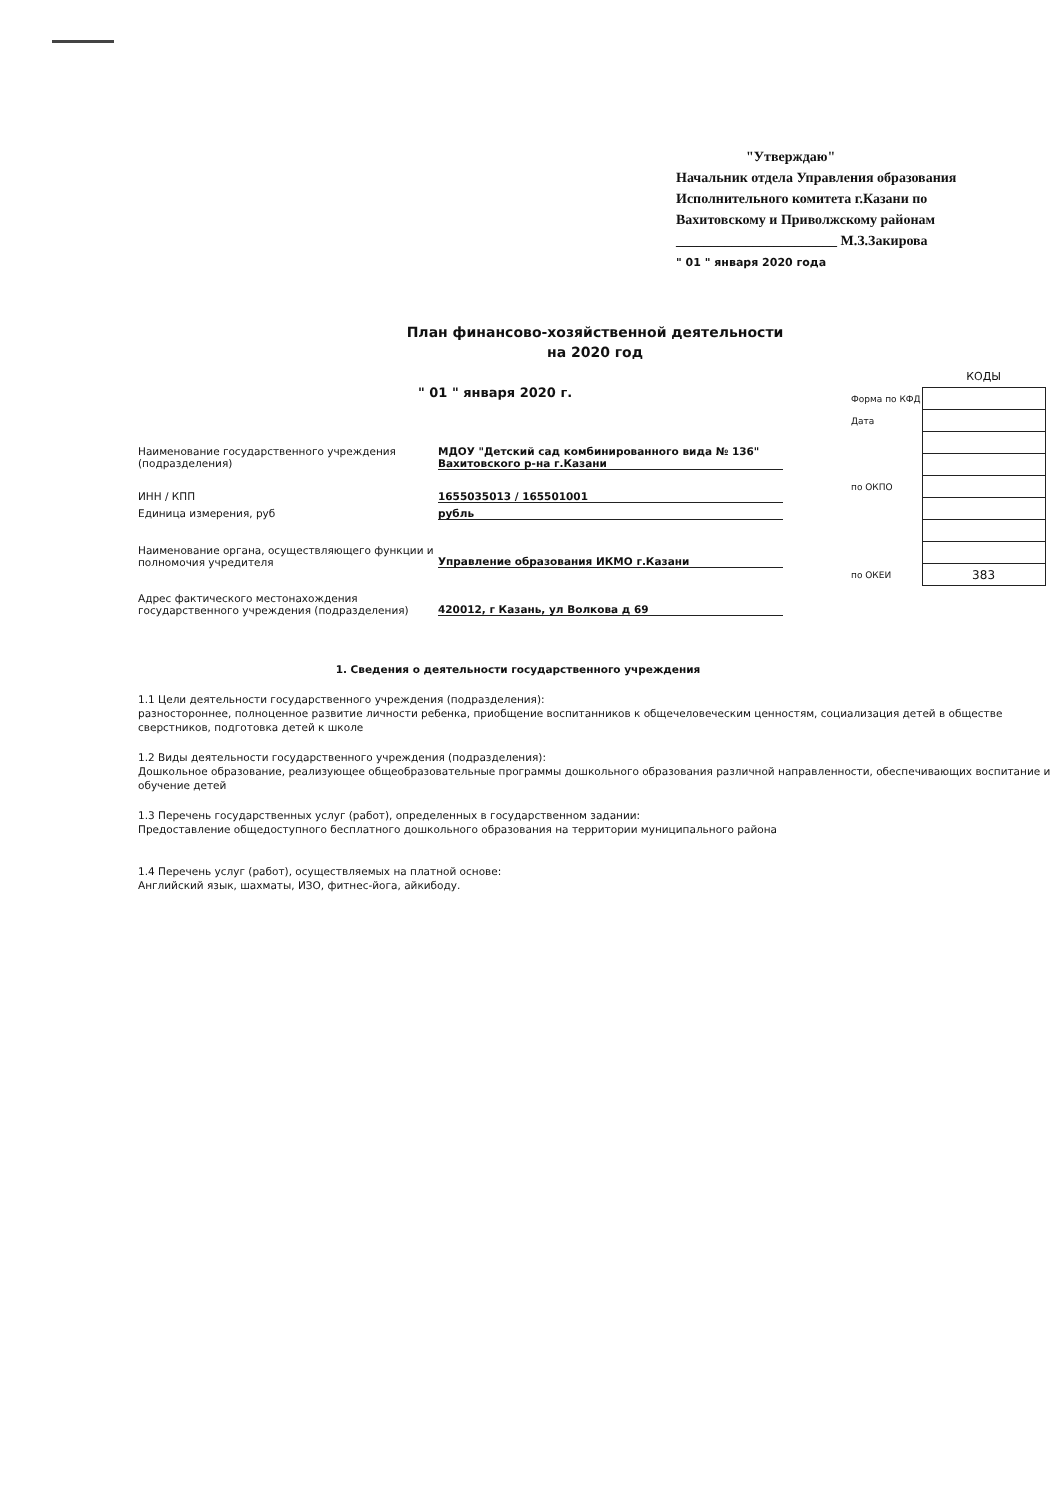"Утверждаю"
Начальник отдела Управления образования
Исполнительного комитета г.Казани по
Вахитовскому и Приволжскому районам
_______________________ М.З.Закирова
" 01 " января 2020 года
План финансово-хозяйственной деятельности
на 2020 год
" 01 " января 2020 г.
| | КОДЫ |
| Форма по КФД | |
| Дата | |
| по ОКПО | |
| по ОКЕИ | 383 |
Наименование государственного учреждения (подразделения)
МДОУ "Детский сад комбинированного вида № 136" Вахитовского р-на г.Казани
ИНН / КПП 1655035013 / 165501001
Единица измерения, руб рубль
Наименование органа, осуществляющего функции и полномочия учредителя
Управление образования ИКМО г.Казани
Адрес фактического местонахождения государственного учреждения (подразделения)
420012, г Казань, ул Волкова д 69
1. Сведения о деятельности государственного учреждения
1.1 Цели деятельности государственного учреждения (подразделения):
разностороннее, полноценное развитие личности ребенка, приобщение воспитанников к общечеловеческим ценностям, социализация детей в обществе сверстников, подготовка детей к школе
1.2 Виды деятельности государственного учреждения (подразделения):
Дошкольное образование, реализующее общеобразовательные программы дошкольного образования различной направленности, обеспечивающих воспитание и обучение детей
1.3 Перечень государственных услуг (работ), определенных в государственном задании:
Предоставление общедоступного бесплатного дошкольного образования на территории муниципального района
1.4 Перечень услуг (работ), осуществляемых на платной основе:
Английский язык, шахматы, ИЗО, фитнес-йога, айкибоду.